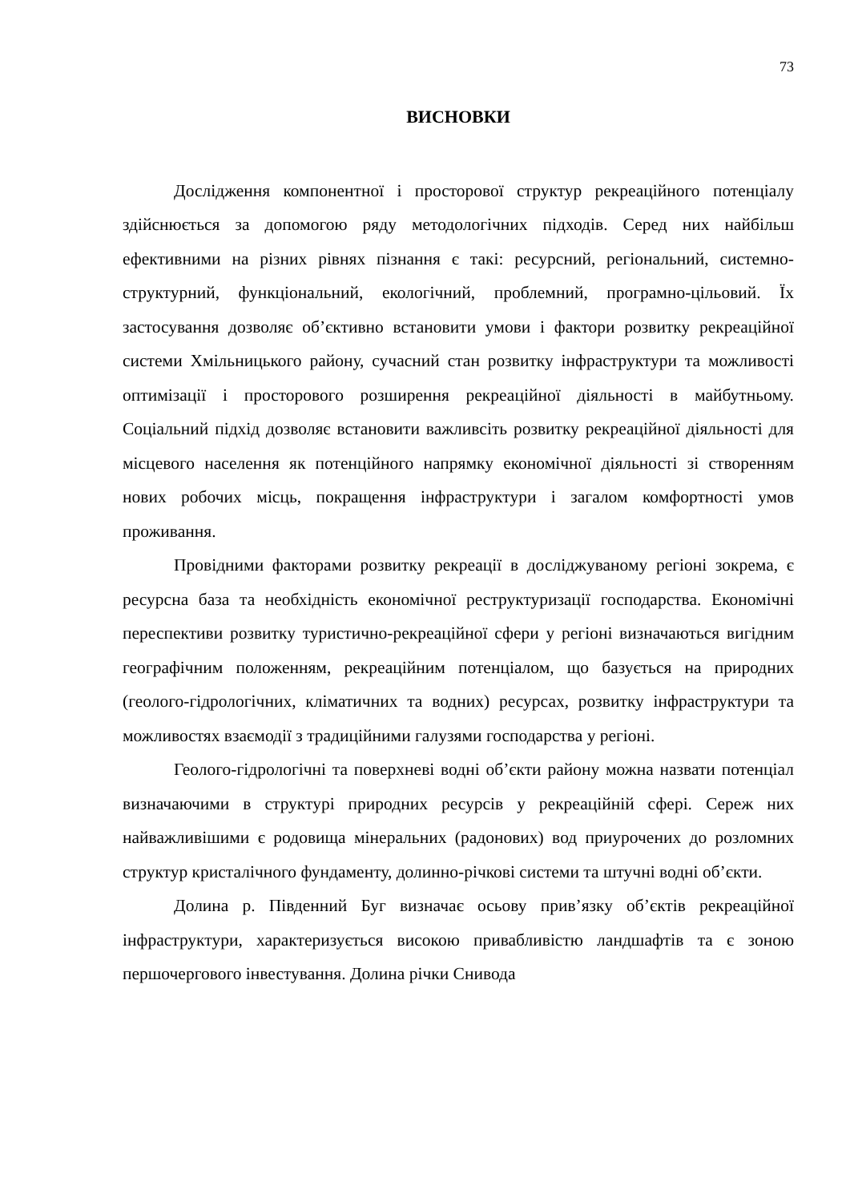73
ВИСНОВКИ
Дослідження компонентної і просторової структур рекреаційного потенціалу здійснюється за допомогою ряду методологічних підходів. Серед них найбільш ефективними на різних рівнях пізнання є такі: ресурсний, регіональний, системно-структурний, функціональний, екологічний, проблемний, програмно-цільовий. Їх застосування дозволяє об’єктивно встановити умови і фактори розвитку рекреаційної системи Хмільницького району, сучасний стан розвитку інфраструктури та можливості оптимізації і просторового розширення рекреаційної діяльності в майбутньому. Соціальний підхід дозволяє встановити важливсіть розвитку рекреаційної діяльності для місцевого населення як потенційного напрямку економічної діяльності зі створенням нових робочих місць, покращення інфраструктури і загалом комфортності умов проживання.
Провідними факторами розвитку рекреації в досліджуваному регіоні зокрема, є ресурсна база та необхідність економічної реструктуризації господарства. Економічні переспективи розвитку туристично-рекреаційної сфери у регіоні визначаються вигідним географічним положенням, рекреаційним потенціалом, що базується на природних (геолого-гідрологічних, кліматичних та водних) ресурсах, розвитку інфраструктури та можливостях взаємодії з традиційними галузями господарства у регіоні.
Геолого-гідрологічні та поверхневі водні об’єкти району можна назвати потенціал визначаючими в структурі природних ресурсів у рекреаційній сфері. Сереж них найважливішими є родовища мінеральних (радонових) вод приурочених до розломних структур кристалічного фундаменту, долинно-річкові системи та штучні водні об’єкти.
Долина р. Південний Буг визначає осьову прив’язку об’єктів рекреаційної інфраструктури, характеризується високою привабливістю ландшафтів та є зоною першочергового інвестування. Долина річки Снивода